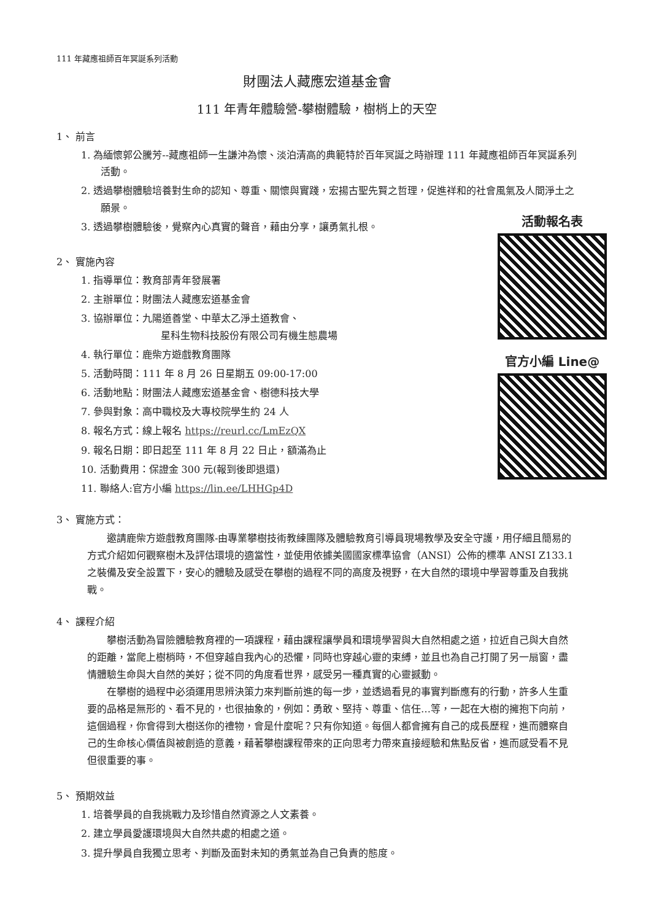活動報名表
官方小編 Line@
111 年藏應祖師百年冥誕系列活動
財團法人藏應宏道基金會
111 年青年體驗營-攀樹體驗，樹梢上的天空
1、 前言
1. 為緬懷郭公騰芳--藏應祖師一生謙沖為懷、淡泊清高的典範特於百年冥誕之時辦理 111 年藏應祖師百年冥誕系列活動。
2. 透過攀樹體驗培養對生命的認知、尊重、關懷與實踐，宏揚古聖先賢之哲理，促進祥和的社會風氣及人間淨土之願景。
3. 透過攀樹體驗後，覺察內心真實的聲音，藉由分享，讓勇氣扎根。
2、 實施內容
1. 指導單位：教育部青年發展署
2. 主辦單位：財團法人藏應宏道基金會
3. 協辦單位：九陽道善堂、中華太乙淨土道教會、
星科生物科技股份有限公司有機生態農場
4. 執行單位：鹿柴方遊戲教育團隊
5. 活動時間：111 年 8 月 26 日星期五 09:00-17:00
6. 活動地點：財團法人藏應宏道基金會、樹德科技大學
7. 參與對象：高中職校及大專校院學生約 24 人
8. 報名方式：線上報名 https://reurl.cc/LmEzQX
9. 報名日期：即日起至 111 年 8 月 22 日止，額滿為止
10. 活動費用：保證金 300 元(報到後即退還)
11. 聯絡人:官方小編 https://lin.ee/LHHGp4D
3、 實施方式：
邀請鹿柴方遊戲教育團隊-由專業攀樹技術教練團隊及體驗教育引導員現場教學及安全守護，用仔細且簡易的方式介紹如何觀察樹木及評估環境的適當性，並使用依據美國國家標準協會（ANSI）公佈的標準 ANSI Z133.1 之裝備及安全設置下，安心的體驗及感受在攀樹的過程不同的高度及視野，在大自然的環境中學習尊重及自我挑戰。
4、 課程介紹
攀樹活動為冒險體驗教育裡的一項課程，藉由課程讓學員和環境學習與大自然相處之道，拉近自己與大自然的距離，當爬上樹梢時，不但穿越自我內心的恐懼，同時也穿越心靈的束縛，並且也為自己打開了另一扇窗，盡情體驗生命與大自然的美好；從不同的角度看世界，感受另一種真實的心靈撼動。
在攀樹的過程中必須運用思辨決策力來判斷前進的每一步，並透過看見的事實判斷應有的行動，許多人生重要的品格是無形的、看不見的，也很抽象的，例如：勇敢、堅持、尊重、信任…等，一起在大樹的擁抱下向前，這個過程，你會得到大樹送你的禮物，會是什麼呢？只有你知道。每個人都會擁有自己的成長歷程，進而體察自己的生命核心價值與被創造的意義，藉著攀樹課程帶來的正向思考力帶來直接經驗和焦點反省，進而感受看不見但很重要的事。
5、 預期效益
1. 培養學員的自我挑戰力及珍惜自然資源之人文素養。
2. 建立學員愛護環境與大自然共處的相處之道。
3. 提升學員自我獨立思考、判斷及面對未知的勇氣並為自己負責的態度。